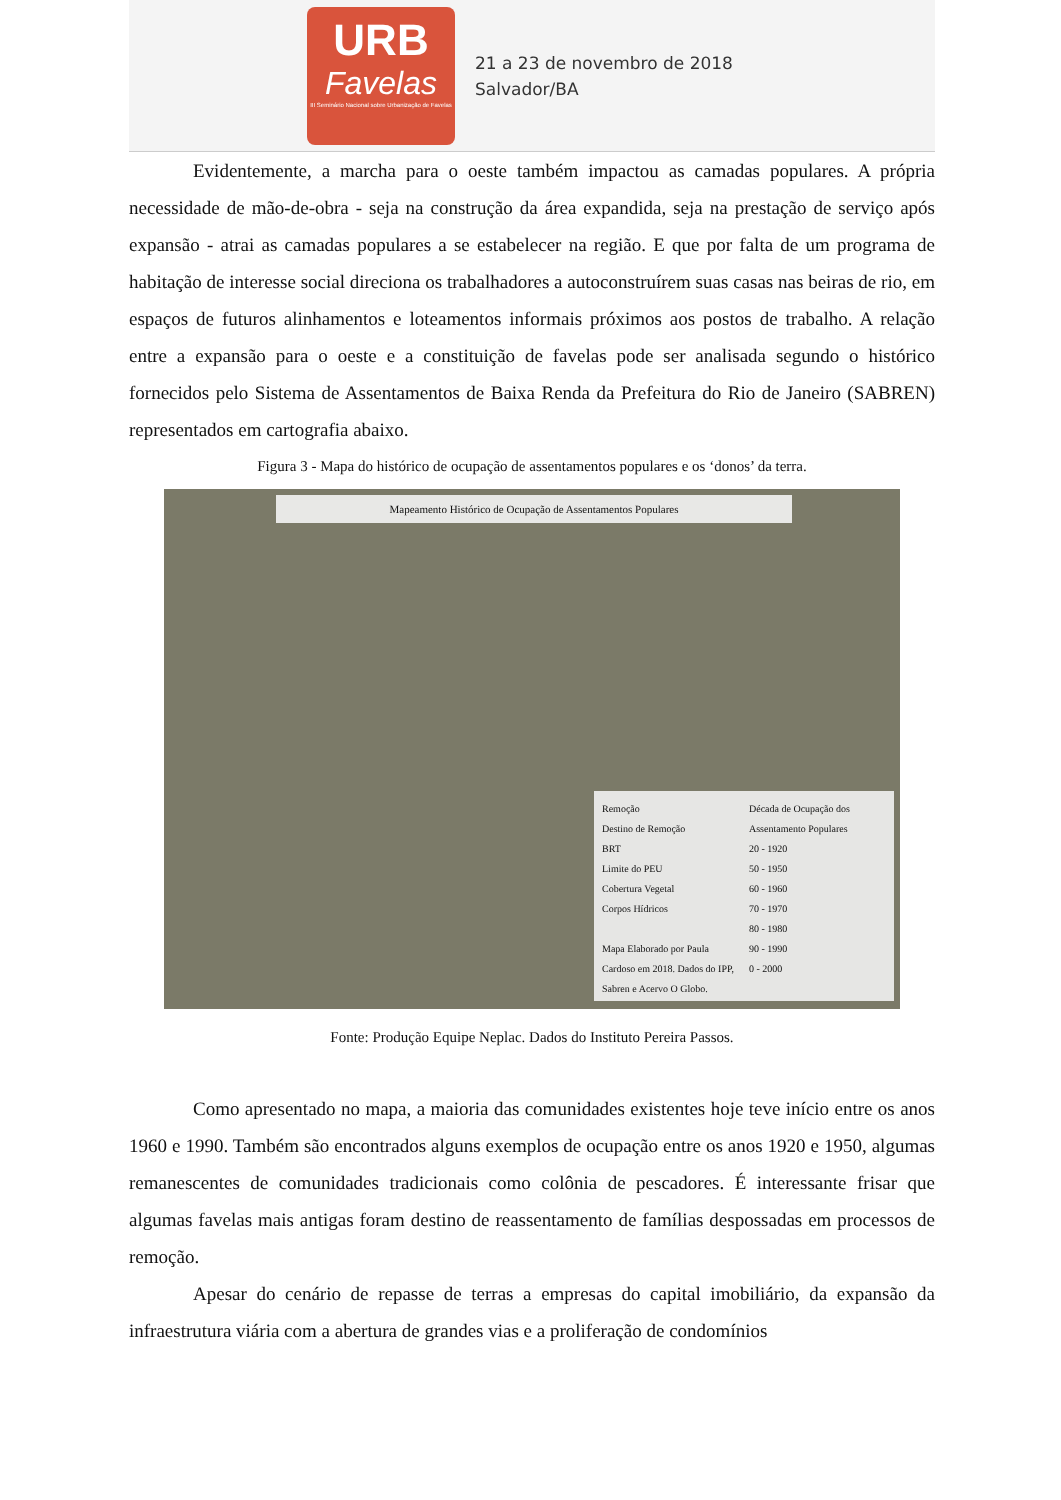URB
Favelas
III Seminário Nacional sobre Urbanização de Favelas
21 a 23 de novembro de 2018
Salvador/BA
Evidentemente, a marcha para o oeste também impactou as camadas populares. A própria necessidade de mão-de-obra - seja na construção da área expandida, seja na prestação de serviço após expansão - atrai as camadas populares a se estabelecer na região. E que por falta de um programa de habitação de interesse social direciona os trabalhadores a autoconstruírem suas casas nas beiras de rio, em espaços de futuros alinhamentos e loteamentos informais próximos aos postos de trabalho. A relação entre a expansão para o oeste e a constituição de favelas pode ser analisada segundo o histórico fornecidos pelo Sistema de Assentamentos de Baixa Renda da Prefeitura do Rio de Janeiro (SABREN) representados em cartografia abaixo.
Figura 3 - Mapa do histórico de ocupação de assentamentos populares e os ‘donos’ da terra.
Mapeamento Histórico de Ocupação de Assentamentos Populares
Remoção
Destino de Remoção
BRT
Limite do PEU
Cobertura Vegetal
Corpos Hídricos
Mapa Elaborado por Paula Cardoso em 2018. Dados do IPP, Sabren e Acervo O Globo.
Década de Ocupação dos Assentamento Populares
20 - 1920
50 - 1950
60 - 1960
70 - 1970
80 - 1980
90 - 1990
0 - 2000
Fonte: Produção Equipe Neplac. Dados do Instituto Pereira Passos.
Como apresentado no mapa, a maioria das comunidades existentes hoje teve início entre os anos 1960 e 1990. Também são encontrados alguns exemplos de ocupação entre os anos 1920 e 1950, algumas remanescentes de comunidades tradicionais como colônia de pescadores. É interessante frisar que algumas favelas mais antigas foram destino de reassentamento de famílias despossadas em processos de remoção.
Apesar do cenário de repasse de terras a empresas do capital imobiliário, da expansão da infraestrutura viária com a abertura de grandes vias e a proliferação de condomínios